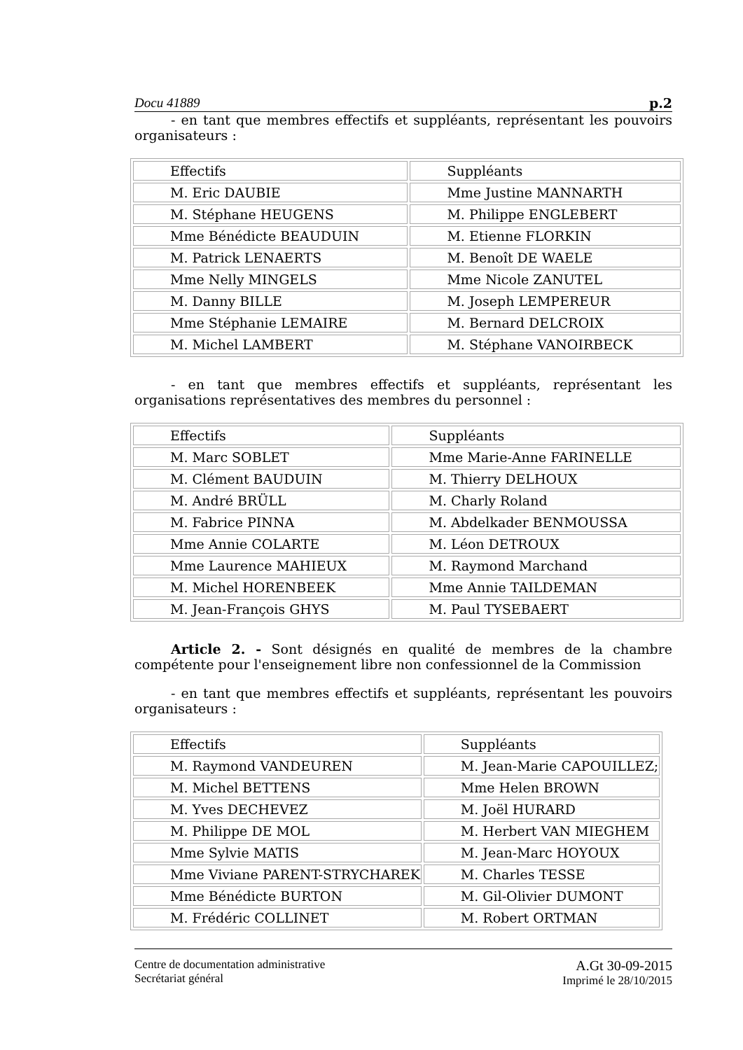Docu 41889 p.2
- en tant que membres effectifs et suppléants, représentant les pouvoirs organisateurs :
| Effectifs | Suppléants |
| M. Eric DAUBIE | Mme Justine MANNARTH |
| M. Stéphane HEUGENS | M. Philippe ENGLEBERT |
| Mme Bénédicte BEAUDUIN | M. Etienne FLORKIN |
| M. Patrick LENAERTS | M. Benoît DE WAELE |
| Mme Nelly MINGELS | Mme Nicole ZANUTEL |
| M. Danny BILLE | M. Joseph LEMPEREUR |
| Mme Stéphanie LEMAIRE | M. Bernard DELCROIX |
| M. Michel LAMBERT | M. Stéphane VANOIRBECK |
- en tant que membres effectifs et suppléants, représentant les organisations représentatives des membres du personnel :
| Effectifs | Suppléants |
| M. Marc SOBLET | Mme Marie-Anne FARINELLE |
| M. Clément BAUDUIN | M. Thierry DELHOUX |
| M. André BRÜLL | M. Charly Roland |
| M. Fabrice PINNA | M. Abdelkader BENMOUSSA |
| Mme Annie COLARTE | M. Léon DETROUX |
| Mme Laurence MAHIEUX | M. Raymond Marchand |
| M. Michel HORENBEEK | Mme Annie TAILDEMAN |
| M. Jean-François GHYS | M. Paul TYSEBAERT |
Article 2. - Sont désignés en qualité de membres de la chambre compétente pour l'enseignement libre non confessionnel de la Commission
- en tant que membres effectifs et suppléants, représentant les pouvoirs organisateurs :
| Effectifs | Suppléants |
| M. Raymond VANDEUREN | M. Jean-Marie CAPOUILLEZ; |
| M. Michel BETTENS | Mme Helen BROWN |
| M. Yves DECHEVEZ | M. Joël HURARD |
| M. Philippe DE MOL | M. Herbert VAN MIEGHEM |
| Mme Sylvie MATIS | M. Jean-Marc HOYOUX |
| Mme Viviane PARENT-STRYCHAREK | M. Charles TESSE |
| Mme Bénédicte BURTON | M. Gil-Olivier DUMONT |
| M. Frédéric COLLINET | M. Robert ORTMAN |
Centre de documentation administrative
Secrétariat général
A.Gt 30-09-2015
Imprimé le 28/10/2015